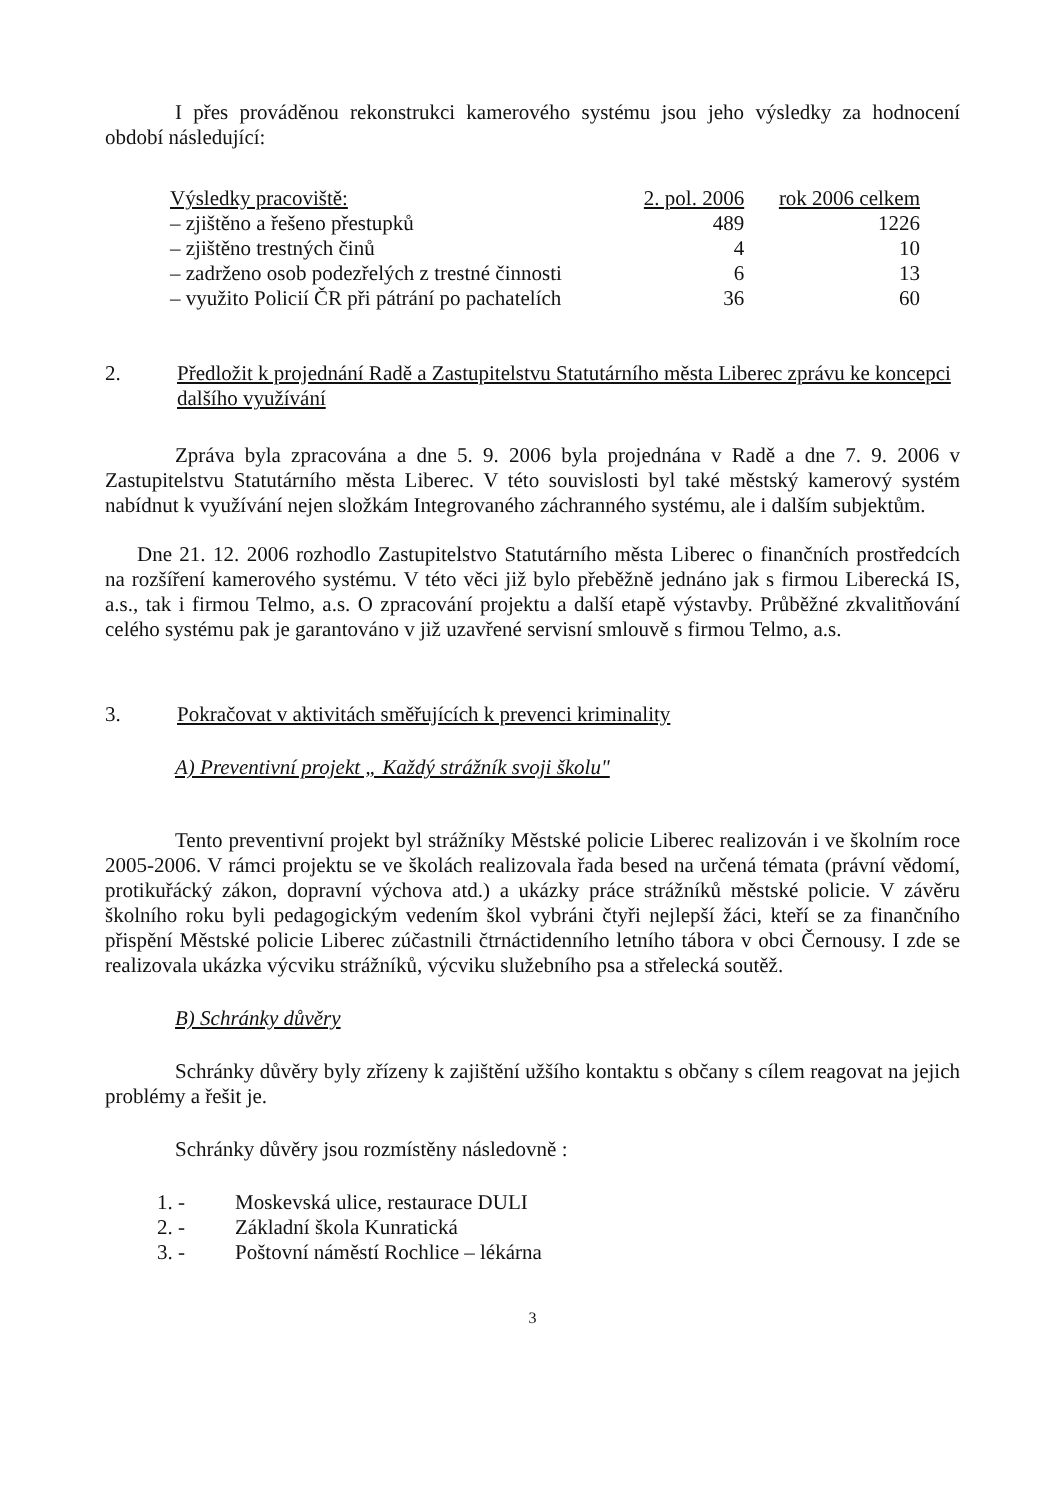I přes prováděnou rekonstrukci kamerového systému jsou jeho výsledky za hodnocení období následující:
| Výsledky pracoviště: | 2. pol. 2006 | rok 2006 celkem |
| --- | --- | --- |
| – zjištěno a řešeno přestupků | 489 | 1226 |
| – zjištěno trestných činů | 4 | 10 |
| – zadrženo osob podezřelých z trestné činnosti | 6 | 13 |
| – využito Policií ČR při pátrání po pachatelích | 36 | 60 |
2. Předložit k projednání Radě a Zastupitelstvu Statutárního města Liberec zprávu ke koncepci dalšího využívání
Zpráva byla zpracována a dne 5. 9. 2006 byla projednána v Radě a dne 7. 9. 2006 v Zastupitelstvu Statutárního města Liberec. V této souvislosti byl také městský kamerový systém nabídnut k využívání nejen složkám Integrovaného záchranného systému, ale i dalším subjektům.
Dne 21. 12. 2006 rozhodlo Zastupitelstvo Statutárního města Liberec o finančních prostředcích na rozšíření kamerového systému. V této věci již bylo přeběžně jednáno jak s firmou Liberecká IS, a.s., tak i firmou Telmo, a.s. O zpracování projektu a další etapě výstavby. Průběžné zkvalitňování celého systému pak je garantováno v již uzavřené servisní smlouvě s firmou Telmo, a.s.
3. Pokračovat v aktivitách směřujících k prevenci kriminality
A) Preventivní projekt „ Každý strážník svoji školu"
Tento preventivní projekt byl strážníky Městské policie Liberec realizován i ve školním roce 2005-2006. V rámci projektu se ve školách realizovala řada besed na určená témata (právní vědomí, protikuřácký zákon, dopravní výchova atd.) a ukázky práce strážníků městské policie. V závěru školního roku byli pedagogickým vedením škol vybráni čtyři nejlepší žáci, kteří se za finančního přispění Městské policie Liberec zúčastnili čtrnáctidenního letního tábora v obci Černousy. I zde se realizovala ukázka výcviku strážníků, výcviku služebního psa a střelecká soutěž.
B) Schránky důvěry
Schránky důvěry byly zřízeny k zajištění užšího kontaktu s občany s cílem reagovat na jejich problémy a řešit je.
Schránky důvěry jsou rozmístěny následovně :
1. - Moskevská ulice, restaurace DULI
2. - Základní škola Kunratická
3. - Poštovní náměstí Rochlice – lékárna
3